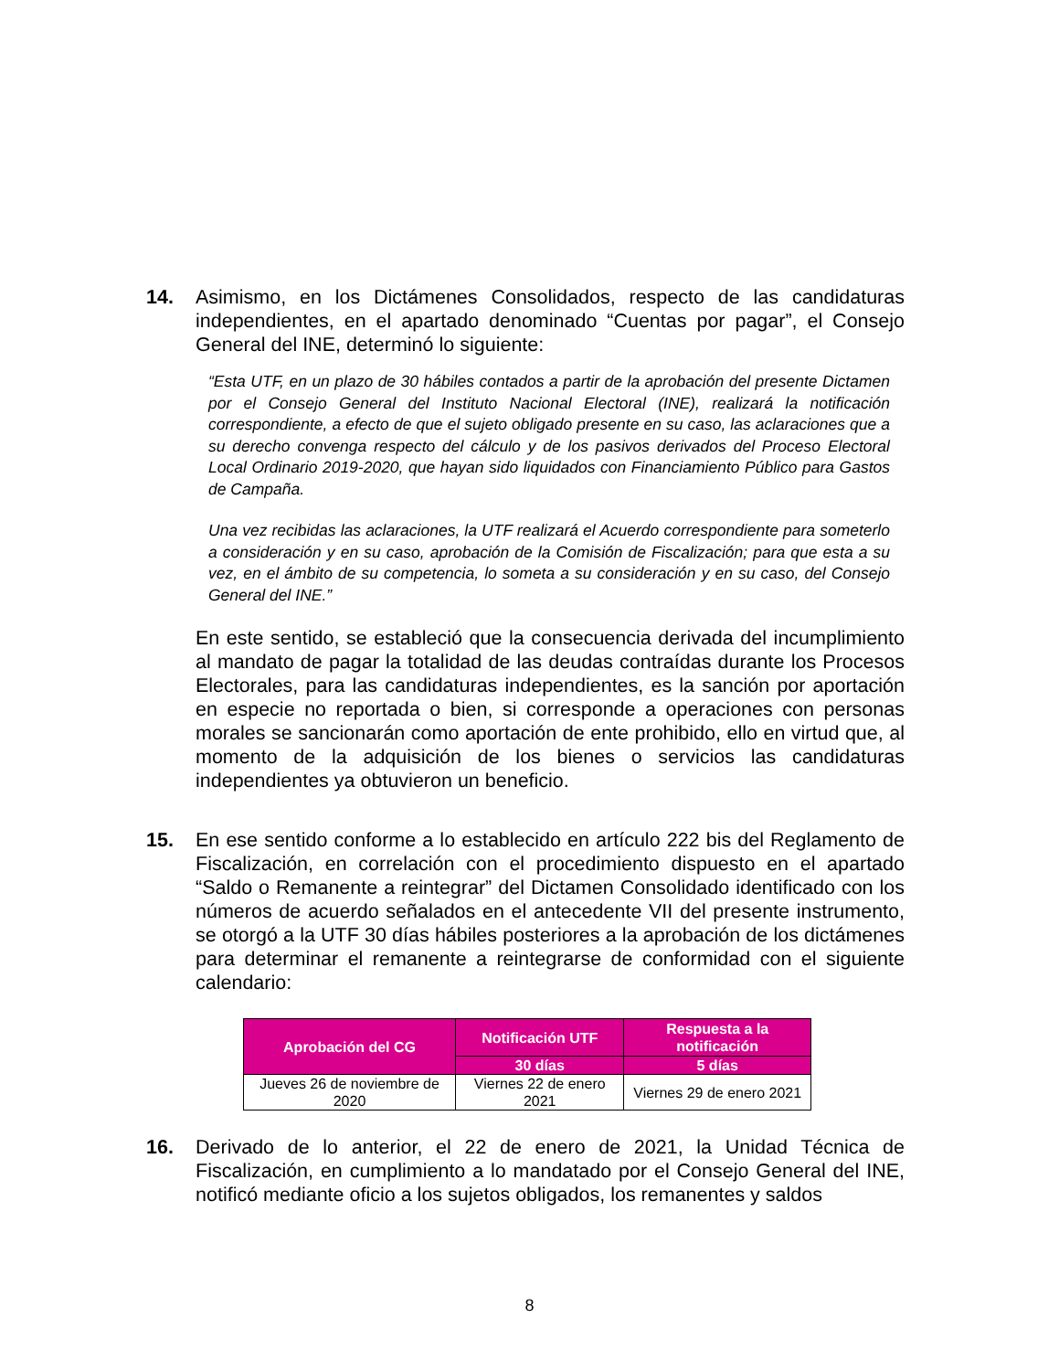14.
Asimismo, en los Dictámenes Consolidados, respecto de las candidaturas independientes, en el apartado denominado “Cuentas por pagar”, el Consejo General del INE, determinó lo siguiente:
“Esta UTF, en un plazo de 30 hábiles contados a partir de la aprobación del presente Dictamen por el Consejo General del Instituto Nacional Electoral (INE), realizará la notificación correspondiente, a efecto de que el sujeto obligado presente en su caso, las aclaraciones que a su derecho convenga respecto del cálculo y de los pasivos derivados del Proceso Electoral Local Ordinario 2019-2020, que hayan sido liquidados con Financiamiento Público para Gastos de Campaña.
Una vez recibidas las aclaraciones, la UTF realizará el Acuerdo correspondiente para someterlo a consideración y en su caso, aprobación de la Comisión de Fiscalización; para que esta a su vez, en el ámbito de su competencia, lo someta a su consideración y en su caso, del Consejo General del INE.”
En este sentido, se estableció que la consecuencia derivada del incumplimiento al mandato de pagar la totalidad de las deudas contraídas durante los Procesos Electorales, para las candidaturas independientes, es la sanción por aportación en especie no reportada o bien, si corresponde a operaciones con personas morales se sancionarán como aportación de ente prohibido, ello en virtud que, al momento de la adquisición de los bienes o servicios las candidaturas independientes ya obtuvieron un beneficio.
15.
En ese sentido conforme a lo establecido en artículo 222 bis del Reglamento de Fiscalización, en correlación con el procedimiento dispuesto en el apartado “Saldo o Remanente a reintegrar” del Dictamen Consolidado identificado con los números de acuerdo señalados en el antecedente VII del presente instrumento, se otorgó a la UTF 30 días hábiles posteriores a la aprobación de los dictámenes para determinar el remanente a reintegrarse de conformidad con el siguiente calendario:
| Aprobación del CG | Notificación UTF | Respuesta a la notificación |
| --- | --- | --- |
| | 30 días | 5 días |
| Jueves 26 de noviembre de 2020 | Viernes 22 de enero 2021 | Viernes 29 de enero 2021 |
16.
Derivado de lo anterior, el 22 de enero de 2021, la Unidad Técnica de Fiscalización, en cumplimiento a lo mandatado por el Consejo General del INE, notificó mediante oficio a los sujetos obligados, los remanentes y saldos
8